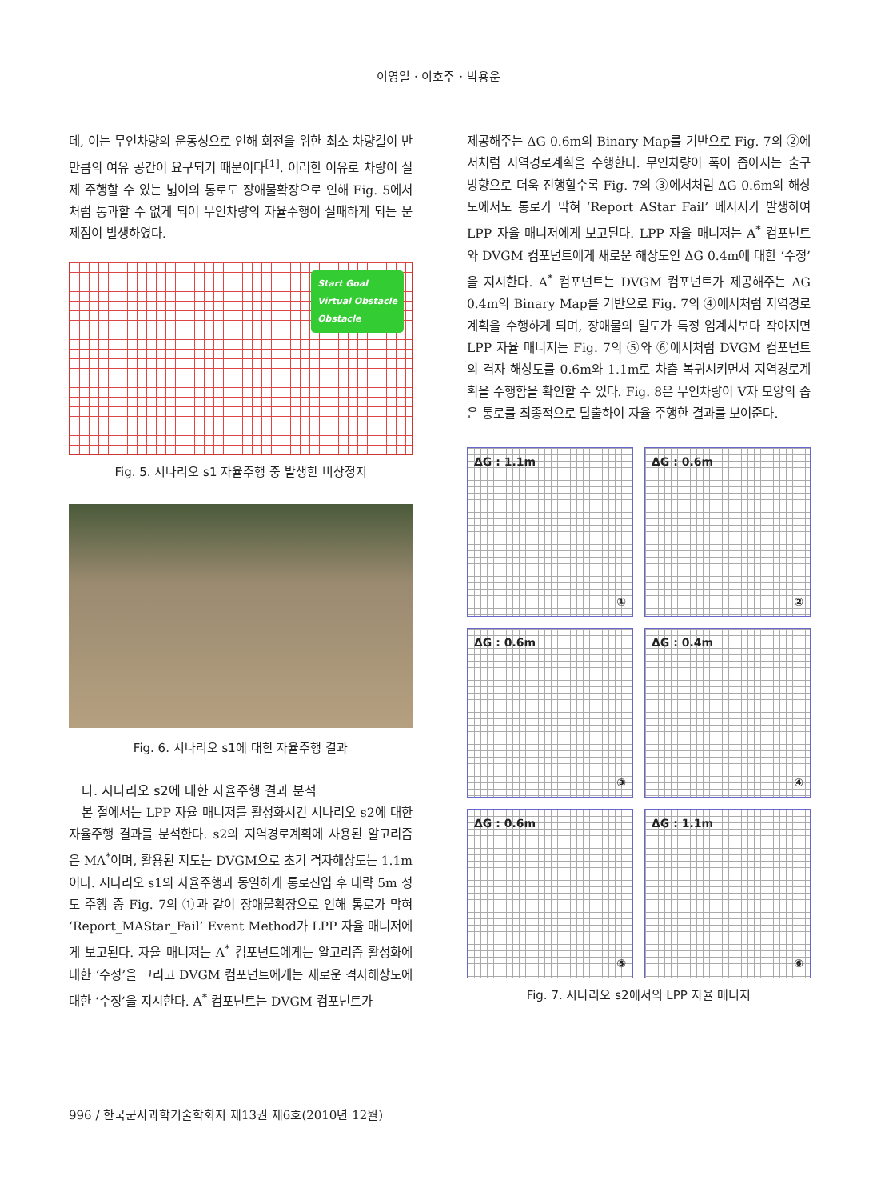이영일 · 이호주 · 박용운
데, 이는 무인차량의 운동성으로 인해 회전을 위한 최소 차량길이 반만큼의 여유 공간이 요구되기 때문이다<sup>[1]</sup>. 이러한 이유로 차량이 실제 주행할 수 있는 넓이의 통로도 장애물확장으로 인해 Fig. 5에서처럼 통과할 수 없게 되어 무인차량의 자율주행이 실패하게 되는 문제점이 발생하였다.
Start Goal
Virtual Obstacle
Obstacle
Fig. 5. 시나리오 s1 자율주행 중 발생한 비상정지
Fig. 6. 시나리오 s1에 대한 자율주행 결과
다. 시나리오 s2에 대한 자율주행 결과 분석
본 절에서는 LPP 자율 매니저를 활성화시킨 시나리오 s2에 대한 자율주행 결과를 분석한다. s2의 지역경로계획에 사용된 알고리즘은 MA<sup>*</sup>이며, 활용된 지도는 DVGM으로 초기 격자해상도는 1.1m이다. 시나리오 s1의 자율주행과 동일하게 통로진입 후 대략 5m 정도 주행 중 Fig. 7의 ①과 같이 장애물확장으로 인해 통로가 막혀 ‘Report_MAStar_Fail’ Event Method가 LPP 자율 매니저에게 보고된다. 자율 매니저는 A<sup>*</sup> 컴포넌트에게는 알고리즘 활성화에 대한 ‘수정’을 그리고 DVGM 컴포넌트에게는 새로운 격자해상도에 대한 ‘수정’을 지시한다. A<sup>*</sup> 컴포넌트는 DVGM 컴포넌트가
제공해주는 ΔG 0.6m의 Binary Map를 기반으로 Fig. 7의 ②에서처럼 지역경로계획을 수행한다. 무인차량이 폭이 좁아지는 출구 방향으로 더욱 진행할수록 Fig. 7의 ③에서처럼 ΔG 0.6m의 해상도에서도 통로가 막혀 ‘Report_AStar_Fail’ 메시지가 발생하여 LPP 자율 매니저에게 보고된다. LPP 자율 매니저는 A<sup>*</sup> 컴포넌트와 DVGM 컴포넌트에게 새로운 해상도인 ΔG 0.4m에 대한 ‘수정’을 지시한다. A<sup>*</sup> 컴포넌트는 DVGM 컴포넌트가 제공해주는 ΔG 0.4m의 Binary Map를 기반으로 Fig. 7의 ④에서처럼 지역경로계획을 수행하게 되며, 장애물의 밀도가 특정 임계치보다 작아지면 LPP 자율 매니저는 Fig. 7의 ⑤와 ⑥에서처럼 DVGM 컴포넌트의 격자 해상도를 0.6m와 1.1m로 차츰 복귀시키면서 지역경로계획을 수행함을 확인할 수 있다. Fig. 8은 무인차량이 V자 모양의 좁은 통로를 최종적으로 탈출하여 자율 주행한 결과를 보여준다.
ΔG : 1.1m
①
ΔG : 0.6m
②
ΔG : 0.6m
③
ΔG : 0.4m
④
ΔG : 0.6m
⑤
ΔG : 1.1m
⑥
Fig. 7. 시나리오 s2에서의 LPP 자율 매니저
996 / 한국군사과학기술학회지 제13권 제6호(2010년 12월)